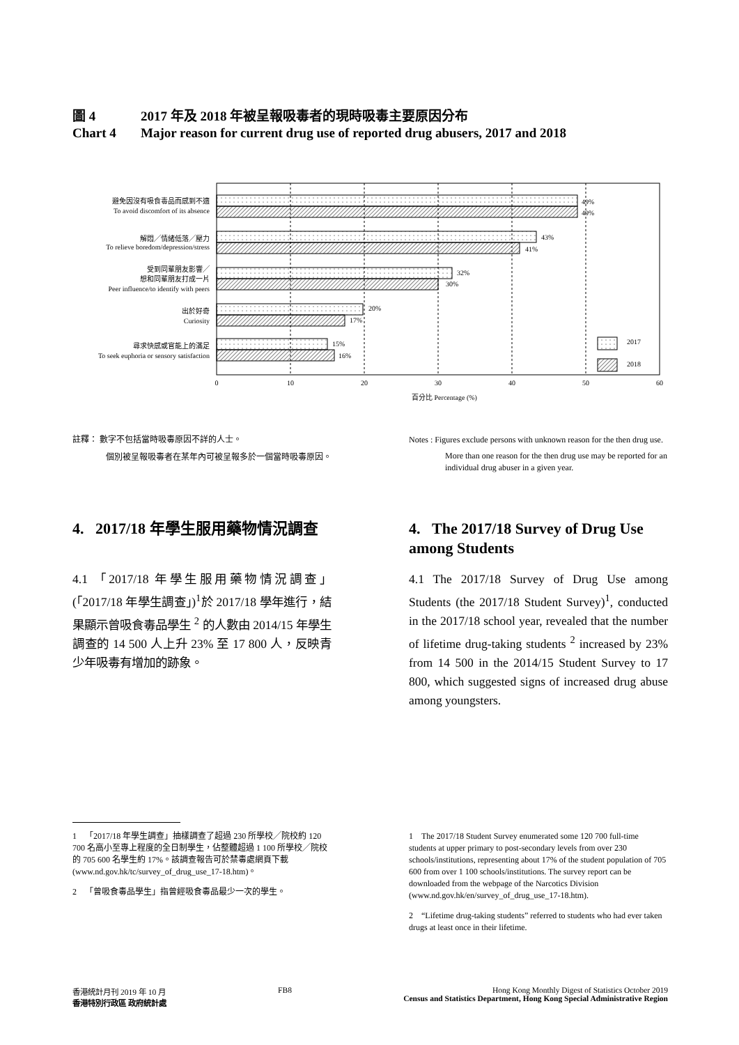圖 4 2017 年及 2018 年被呈報吸毒者的現時吸毒主要原因分布
Chart 4 Major reason for current drug use of reported drug abusers, 2017 and 2018
避免因沒有吸食毒品而感到不適
To avoid discomfort of its absence
解悶╱情緒低落╱壓力
To relieve boredom/depression/stress
受到同輩朋友影響╱
想和同輩朋友打成一片
Peer influence/to identify with peers
出於好奇
Curiosity
尋求快感或官能上的滿足
To seek euphoria or sensory satisfaction
49%
49%
43%
41%
32%
30%
20%
17%
15%
16%
2017
2018
0
10
20
30
40
50
60
百分比 Percentage (%)
註釋： 數字不包括當時吸毒原因不詳的人士。
個別被呈報吸毒者在某年內可被呈報多於一個當時吸毒原因。
Notes : Figures exclude persons with unknown reason for the then drug use.
More than one reason for the then drug use may be reported for an individual drug abuser in a given year.
4. 2017/18 年學生服用藥物情況調查
4.1 「2017/18 年學生服用藥物情況調查」(「2017/18 年學生調查」)<sup>1</sup>於 2017/18 學年進行，結果顯示曾吸食毒品學生 <sup>2</sup> 的人數由 2014/15 年學生調查的 14 500 人上升 23% 至 17 800 人，反映青少年吸毒有增加的跡象。
4. The 2017/18 Survey of Drug Use among Students
4.1 The 2017/18 Survey of Drug Use among Students (the 2017/18 Student Survey)<sup>1</sup>, conducted in the 2017/18 school year, revealed that the number of lifetime drug-taking students <sup>2</sup> increased by 23% from 14 500 in the 2014/15 Student Survey to 17 800, which suggested signs of increased drug abuse among youngsters.
1 「2017/18 年學生調查」抽樣調查了超過 230 所學校╱院校約 120 700 名高小至專上程度的全日制學生，佔整體超過 1 100 所學校╱院校的 705 600 名學生約 17%。該調查報告可於禁毒處網頁下載 (www.nd.gov.hk/tc/survey_of_drug_use_17-18.htm)。
2 「曾吸食毒品學生」指曾經吸食毒品最少一次的學生。
1 The 2017/18 Student Survey enumerated some 120 700 full-time students at upper primary to post-secondary levels from over 230 schools/institutions, representing about 17% of the student population of 705 600 from over 1 100 schools/institutions. The survey report can be downloaded from the webpage of the Narcotics Division (www.nd.gov.hk/en/survey_of_drug_use_17-18.htm).
2 “Lifetime drug-taking students” referred to students who had ever taken drugs at least once in their lifetime.
香港統計月刊 2019 年 10 月
香港特別行政區 政府統計處
FB8 Hong Kong Monthly Digest of Statistics October 2019
Census and Statistics Department, Hong Kong Special Administrative Region